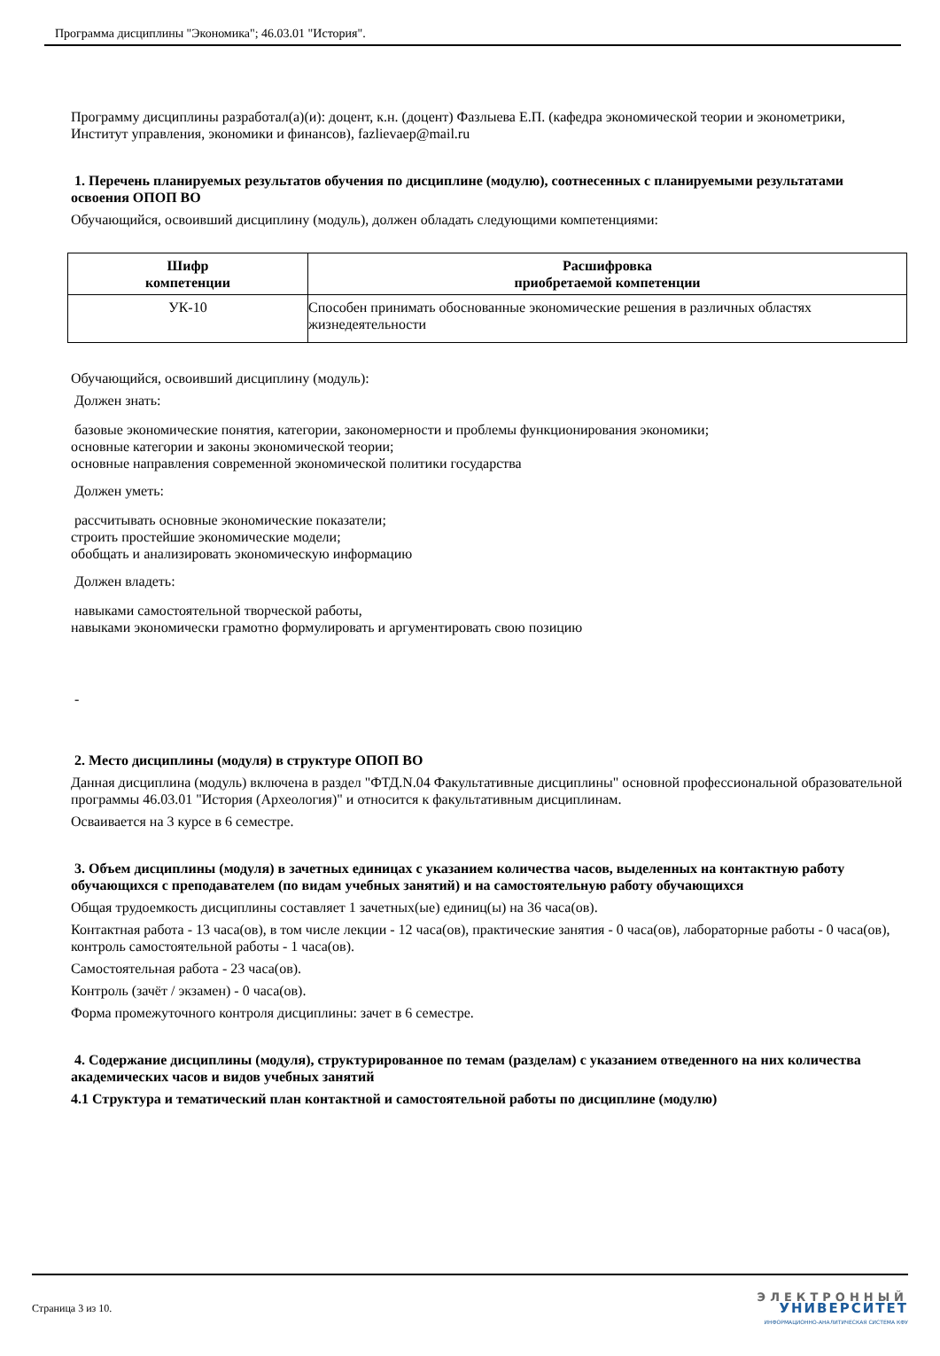Программа дисциплины "Экономика"; 46.03.01 "История".
Программу дисциплины разработал(а)(и): доцент, к.н. (доцент) Фазлыева Е.П. (кафедра экономической теории и эконометрики, Институт управления, экономики и финансов), fazlievaep@mail.ru
1. Перечень планируемых результатов обучения по дисциплине (модулю), соотнесенных с планируемыми результатами освоения ОПОП ВО
Обучающийся, освоивший дисциплину (модуль), должен обладать следующими компетенциями:
| Шифр компетенции | Расшифровка приобретаемой компетенции |
| --- | --- |
| УК-10 | Способен принимать обоснованные экономические решения в различных областях жизнедеятельности |
Обучающийся, освоивший дисциплину (модуль):
Должен знать:
базовые экономические понятия, категории, закономерности и проблемы функционирования экономики;
основные категории и законы экономической теории;
основные направления современной экономической политики государства
Должен уметь:
рассчитывать основные экономические показатели;
строить простейшие экономические модели;
обобщать и анализировать экономическую информацию
Должен владеть:
навыками самостоятельной творческой работы,
навыками экономически грамотно формулировать и аргументировать свою позицию
-
2. Место дисциплины (модуля) в структуре ОПОП ВО
Данная дисциплина (модуль) включена в раздел "ФТД.N.04 Факультативные дисциплины" основной профессиональной образовательной программы 46.03.01 "История (Археология)" и относится к факультативным дисциплинам.
Осваивается на 3 курсе в 6 семестре.
3. Объем дисциплины (модуля) в зачетных единицах с указанием количества часов, выделенных на контактную работу обучающихся с преподавателем (по видам учебных занятий) и на самостоятельную работу обучающихся
Общая трудоемкость дисциплины составляет 1 зачетных(ые) единиц(ы) на 36 часа(ов).
Контактная работа - 13 часа(ов), в том числе лекции - 12 часа(ов), практические занятия - 0 часа(ов), лабораторные работы - 0 часа(ов), контроль самостоятельной работы - 1 часа(ов).
Самостоятельная работа - 23 часа(ов).
Контроль (зачёт / экзамен) - 0 часа(ов).
Форма промежуточного контроля дисциплины: зачет в 6 семестре.
4. Содержание дисциплины (модуля), структурированное по темам (разделам) с указанием отведенного на них количества академических часов и видов учебных занятий
4.1 Структура и тематический план контактной и самостоятельной работы по дисциплине (модулю)
Страница 3 из 10.
ЭЛЕКТРОННЫЙ
УНИВЕРСИТЕТ
ИНФОРМАЦИОННО-АНАЛИТИЧЕСКАЯ СИСТЕМА КФУ